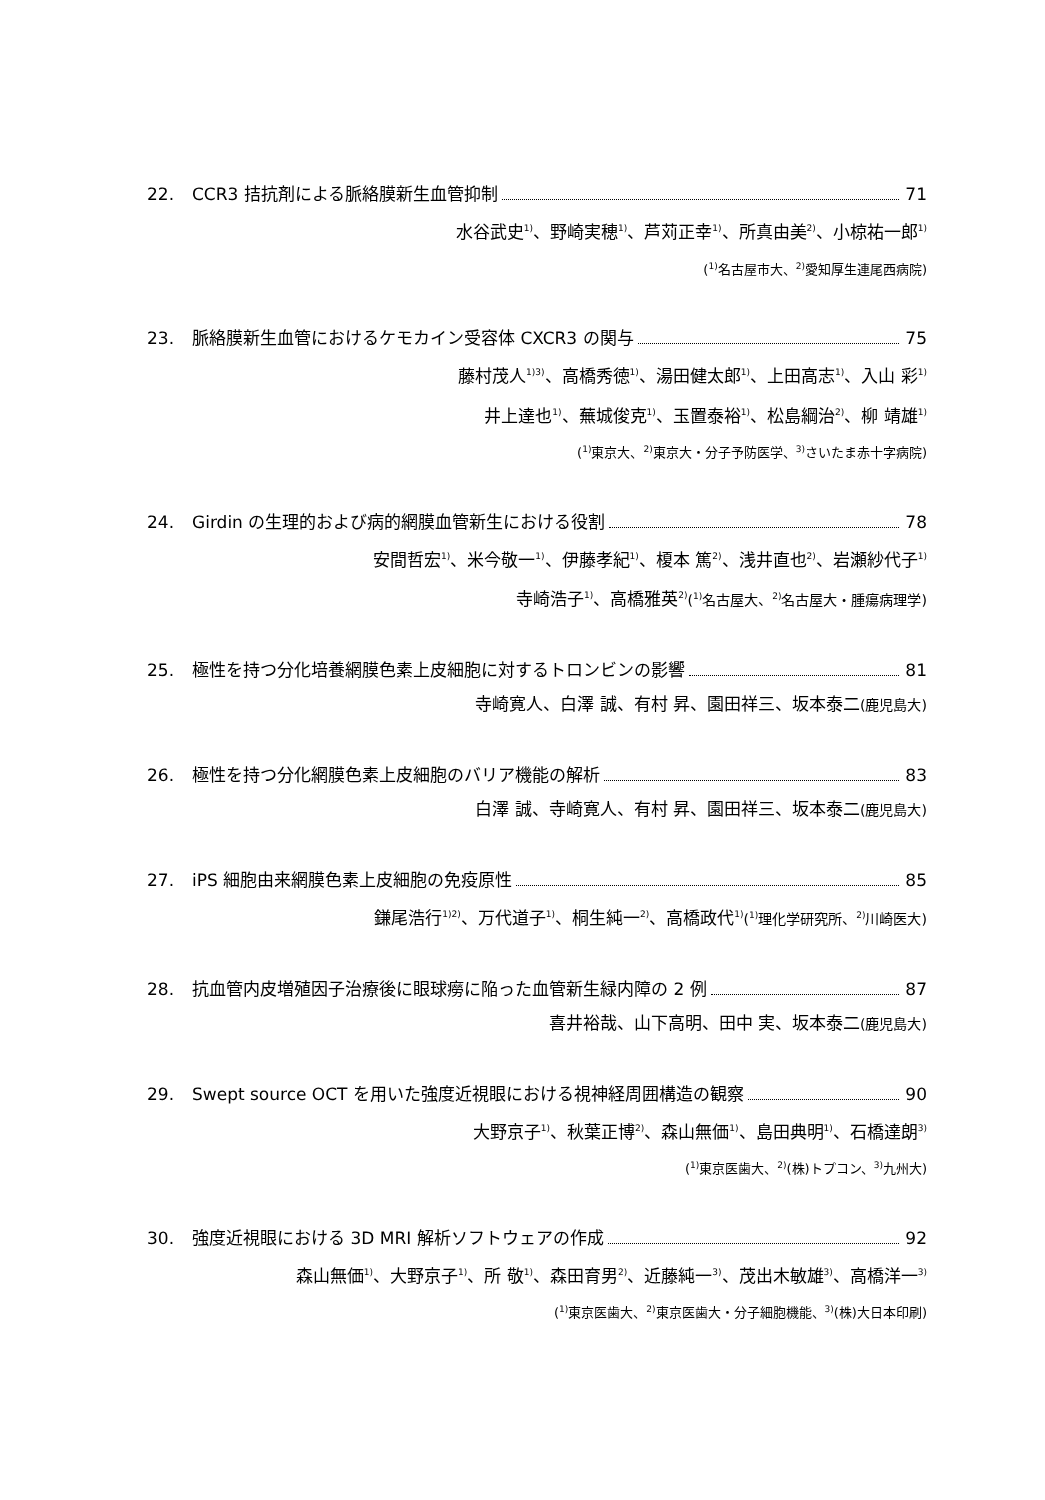22. CCR3 拮抗剤による脈絡膜新生血管抑制 71
水谷武史<sup>1)</sup>、野崎実穂<sup>1)</sup>、芦苅正幸<sup>1)</sup>、所真由美<sup>2)</sup>、小椋祐一郎<sup>1)</sup>
(<sup>1)</sup>名古屋市大、<sup>2)</sup>愛知厚生連尾西病院)
23. 脈絡膜新生血管におけるケモカイン受容体 CXCR3 の関与 75
藤村茂人<sup>1)3)</sup>、高橋秀徳<sup>1)</sup>、湯田健太郎<sup>1)</sup>、上田高志<sup>1)</sup>、入山 彩<sup>1)</sup>
井上達也<sup>1)</sup>、蕪城俊克<sup>1)</sup>、玉置泰裕<sup>1)</sup>、松島綱治<sup>2)</sup>、柳 靖雄<sup>1)</sup>
(<sup>1)</sup>東京大、<sup>2)</sup>東京大・分子予防医学、<sup>3)</sup>さいたま赤十字病院)
24. Girdin の生理的および病的網膜血管新生における役割 78
安間哲宏<sup>1)</sup>、米今敬一<sup>1)</sup>、伊藤孝紀<sup>1)</sup>、榎本 篤<sup>2)</sup>、浅井直也<sup>2)</sup>、岩瀬紗代子<sup>1)</sup>
寺崎浩子<sup>1)</sup>、高橋雅英<sup>2)</sup>(<sup>1)</sup>名古屋大、<sup>2)</sup>名古屋大・腫瘍病理学)
25. 極性を持つ分化培養網膜色素上皮細胞に対するトロンビンの影響 81
寺崎寛人、白澤 誠、有村 昇、園田祥三、坂本泰二(鹿児島大)
26. 極性を持つ分化網膜色素上皮細胞のバリア機能の解析 83
白澤 誠、寺崎寛人、有村 昇、園田祥三、坂本泰二(鹿児島大)
27. iPS 細胞由来網膜色素上皮細胞の免疫原性 85
鎌尾浩行<sup>1)2)</sup>、万代道子<sup>1)</sup>、桐生純一<sup>2)</sup>、高橋政代<sup>1)</sup>(<sup>1)</sup>理化学研究所、<sup>2)</sup>川崎医大)
28. 抗血管内皮増殖因子治療後に眼球癆に陥った血管新生緑内障の 2 例 87
喜井裕哉、山下高明、田中 実、坂本泰二(鹿児島大)
29. Swept source OCT を用いた強度近視眼における視神経周囲構造の観察 90
大野京子<sup>1)</sup>、秋葉正博<sup>2)</sup>、森山無価<sup>1)</sup>、島田典明<sup>1)</sup>、石橋達朗<sup>3)</sup>
(<sup>1)</sup>東京医歯大、<sup>2)</sup>(株)トプコン、<sup>3)</sup>九州大)
30. 強度近視眼における 3D MRI 解析ソフトウェアの作成 92
森山無価<sup>1)</sup>、大野京子<sup>1)</sup>、所 敬<sup>1)</sup>、森田育男<sup>2)</sup>、近藤純一<sup>3)</sup>、茂出木敏雄<sup>3)</sup>、高橋洋一<sup>3)</sup>
(<sup>1)</sup>東京医歯大、<sup>2)</sup>東京医歯大・分子細胞機能、<sup>3)</sup>(株)大日本印刷)